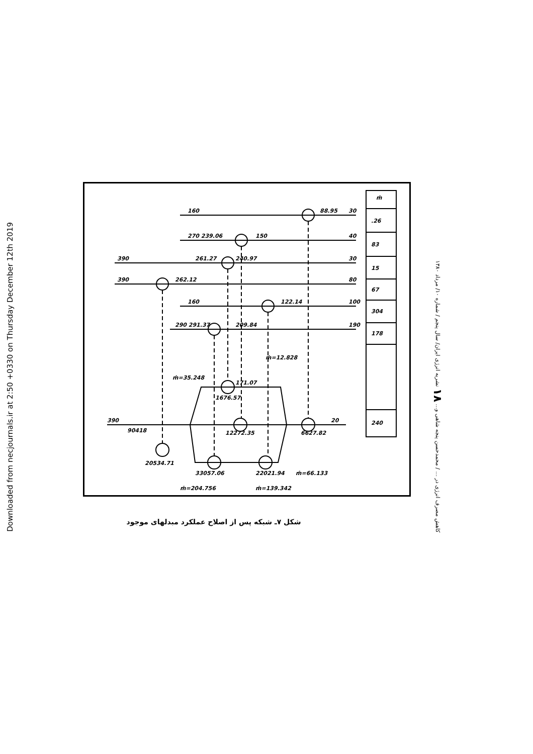Downloaded from necjournals.ir at 2:50 +0330 on Thursday December 12th 2019
کاهش مصرف انرژی در ... / محمدحسن پنجه شاهی و... ۱۸ نشریه انرژی ایران/ سال پنجم / شماره ۱۰/ مرداد ۱۳۸۰
ṁ
.26
83
15
67
304
178
240
160
88.95
30
270 239.06
150
40
390
261.27
240.97
30
390
262.12
80
160
122.14
100
290 291.37
209.84
190
ṁ=12.828
ṁ=35.248
171.07
1676.57
390
90418
12272.35
6627.82
20
20534.71
33057.06
22021.94
ṁ=66.133
ṁ=204.756
ṁ=139.342
شکل ۷ـ شبکه پس از اصلاح عملکرد مبدلهای موجود